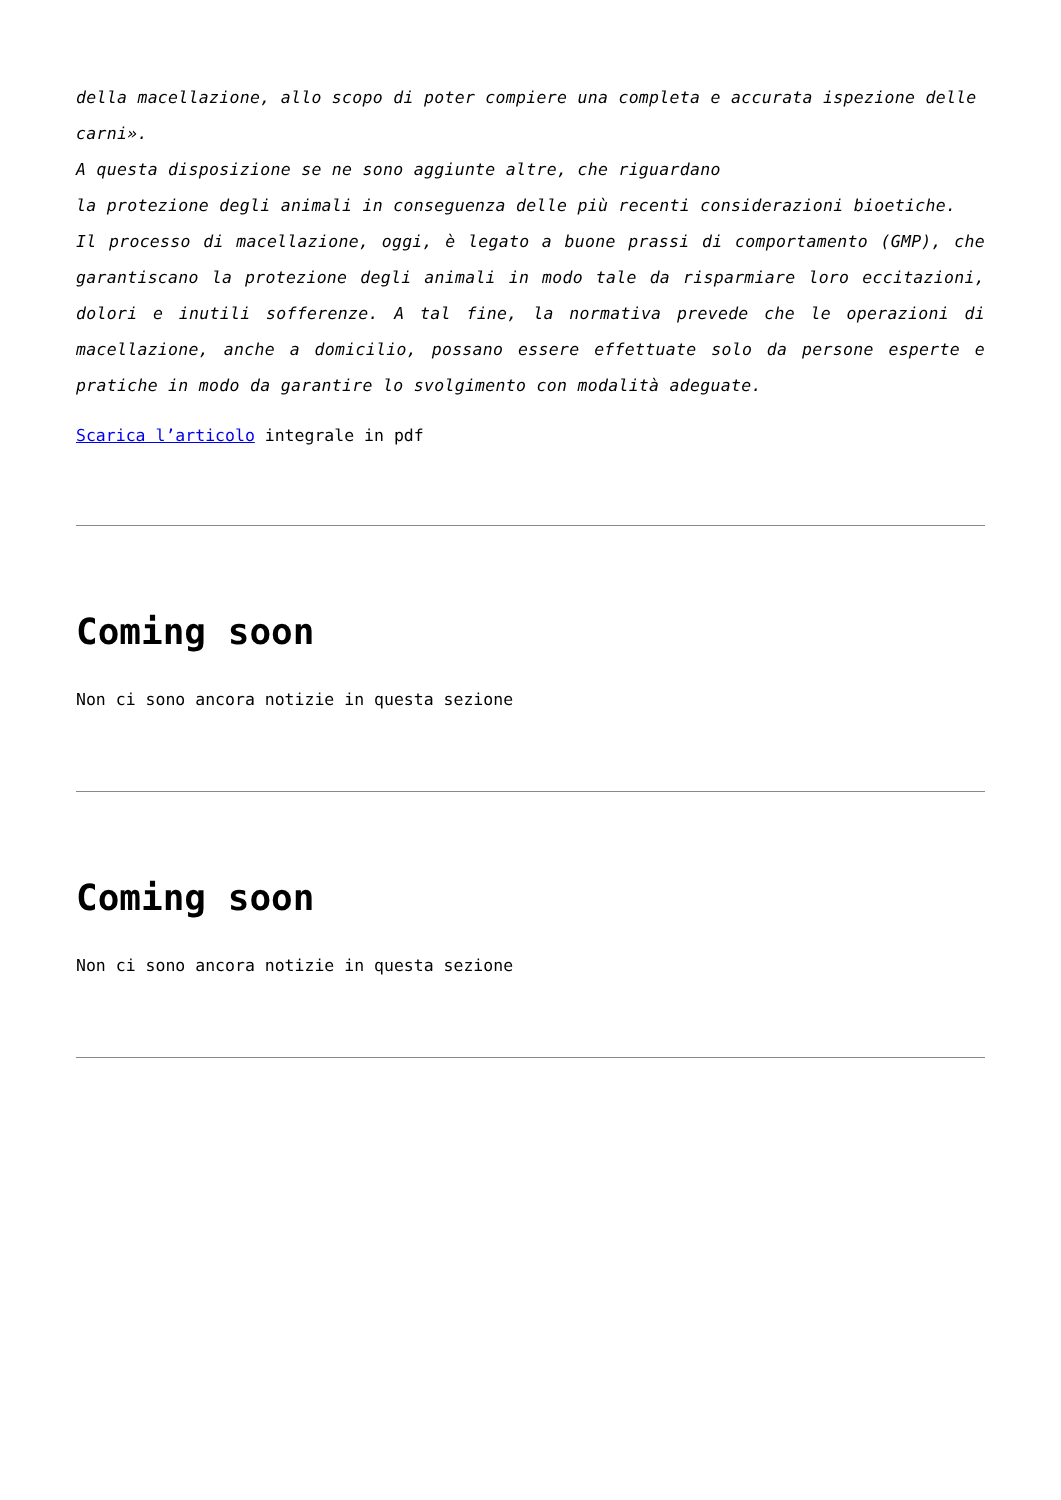della macellazione, allo scopo di poter compiere una completa e accurata ispezione delle
carni».
A questa disposizione se ne sono aggiunte altre, che riguardano
la protezione degli animali in conseguenza delle più recenti considerazioni bioetiche.
Il processo di macellazione, oggi, è legato a buone prassi di comportamento (GMP), che garantiscano la protezione degli animali in modo tale da risparmiare loro eccitazioni, dolori e inutili sofferenze. A tal fine, la normativa prevede che le operazioni di macellazione, anche a domicilio, possano essere effettuate solo da persone esperte e pratiche in modo da garantire lo svolgimento con modalità adeguate.
Scarica l’articolo integrale in pdf
Coming soon
Non ci sono ancora notizie in questa sezione
Coming soon
Non ci sono ancora notizie in questa sezione